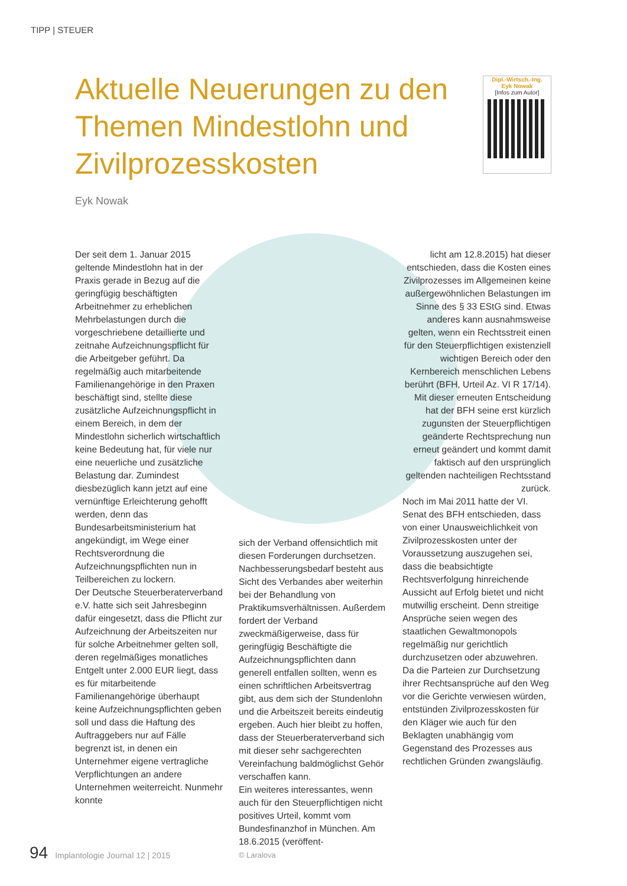TIPP | STEUER
Aktuelle Neuerungen zu den Themen Mindestlohn und Zivilprozesskosten
Dipl.-Wirtsch.-Ing.
Eyk Nowak
[Infos zum Autor]
Eyk Nowak
Der seit dem 1. Januar 2015 geltende Mindestlohn hat in der Praxis gerade in Bezug auf die geringfügig beschäftigten Arbeitnehmer zu erheblichen Mehrbelastungen durch die vorgeschriebene detaillierte und zeitnahe Aufzeichnungspflicht für die Arbeitgeber geführt. Da regelmäßig auch mitarbeitende Familienangehörige in den Praxen beschäftigt sind, stellte diese zusätzliche Aufzeichnungspflicht in einem Bereich, in dem der Mindestlohn sicherlich wirtschaftlich keine Bedeutung hat, für viele nur eine neuerliche und zusätzliche Belastung dar. Zumindest diesbezüglich kann jetzt auf eine vernünftige Erleichterung gehofft werden, denn das Bundesarbeitsministerium hat angekündigt, im Wege einer Rechtsverordnung die Aufzeichnungspflichten nun in Teilbereichen zu lockern.
Der Deutsche Steuerberaterverband e.V. hatte sich seit Jahresbeginn dafür eingesetzt, dass die Pflicht zur Aufzeichnung der Arbeitszeiten nur für solche Arbeitnehmer gelten soll, deren regelmäßiges monatliches Entgelt unter 2.000 EUR liegt, dass es für mitarbeitende Familienangehörige überhaupt keine Aufzeichnungspflichten geben soll und dass die Haftung des Auftraggebers nur auf Fälle begrenzt ist, in denen ein Unternehmer eigene vertragliche Verpflichtungen an andere Unternehmen weiterreicht. Nunmehr konnte
sich der Verband offensichtlich mit diesen Forderungen durchsetzen. Nachbesserungsbedarf besteht aus Sicht des Verbandes aber weiterhin bei der Behandlung von Praktikumsverhältnissen. Außerdem fordert der Verband zweckmäßigerweise, dass für geringfügig Beschäftigte die Aufzeichnungspflichten dann generell entfallen sollten, wenn es einen schriftlichen Arbeitsvertrag gibt, aus dem sich der Stundenlohn und die Arbeitszeit bereits eindeutig ergeben. Auch hier bleibt zu hoffen, dass der Steuerberaterverband sich mit dieser sehr sachgerechten Vereinfachung baldmöglichst Gehör verschaffen kann.
Ein weiteres interessantes, wenn auch für den Steuerpflichtigen nicht positives Urteil, kommt vom Bundesfinanzhof in München. Am 18.6.2015 (veröffent-
© Laralova
licht am 12.8.2015) hat dieser entschieden, dass die Kosten eines Zivilprozesses im Allgemeinen keine außergewöhnlichen Belastungen im Sinne des § 33 EStG sind. Etwas anderes kann ausnahmsweise gelten, wenn ein Rechtsstreit einen für den Steuerpflichtigen existenziell wichtigen Bereich oder den Kernbereich menschlichen Lebens berührt (BFH, Urteil Az. VI R 17/14). Mit dieser erneuten Entscheidung hat der BFH seine erst kürzlich zugunsten der Steuerpflichtigen geänderte Rechtsprechung nun erneut geändert und kommt damit faktisch auf den ursprünglich geltenden nachteiligen Rechtsstand zurück.
Noch im Mai 2011 hatte der VI. Senat des BFH entschieden, dass von einer Unausweichlichkeit von Zivilprozesskosten unter der Voraussetzung auszugehen sei, dass die beabsichtigte Rechtsverfolgung hinreichende Aussicht auf Erfolg bietet und nicht mutwillig erscheint. Denn streitige Ansprüche seien wegen des staatlichen Gewaltmonopols regelmäßig nur gerichtlich durchzusetzen oder abzuwehren. Da die Parteien zur Durchsetzung ihrer Rechtsansprüche auf den Weg vor die Gerichte verwiesen würden, entstünden Zivilprozesskosten für den Kläger wie auch für den Beklagten unabhängig vom Gegenstand des Prozesses aus rechtlichen Gründen zwangsläufig.
94 Implantologie Journal 12 | 2015